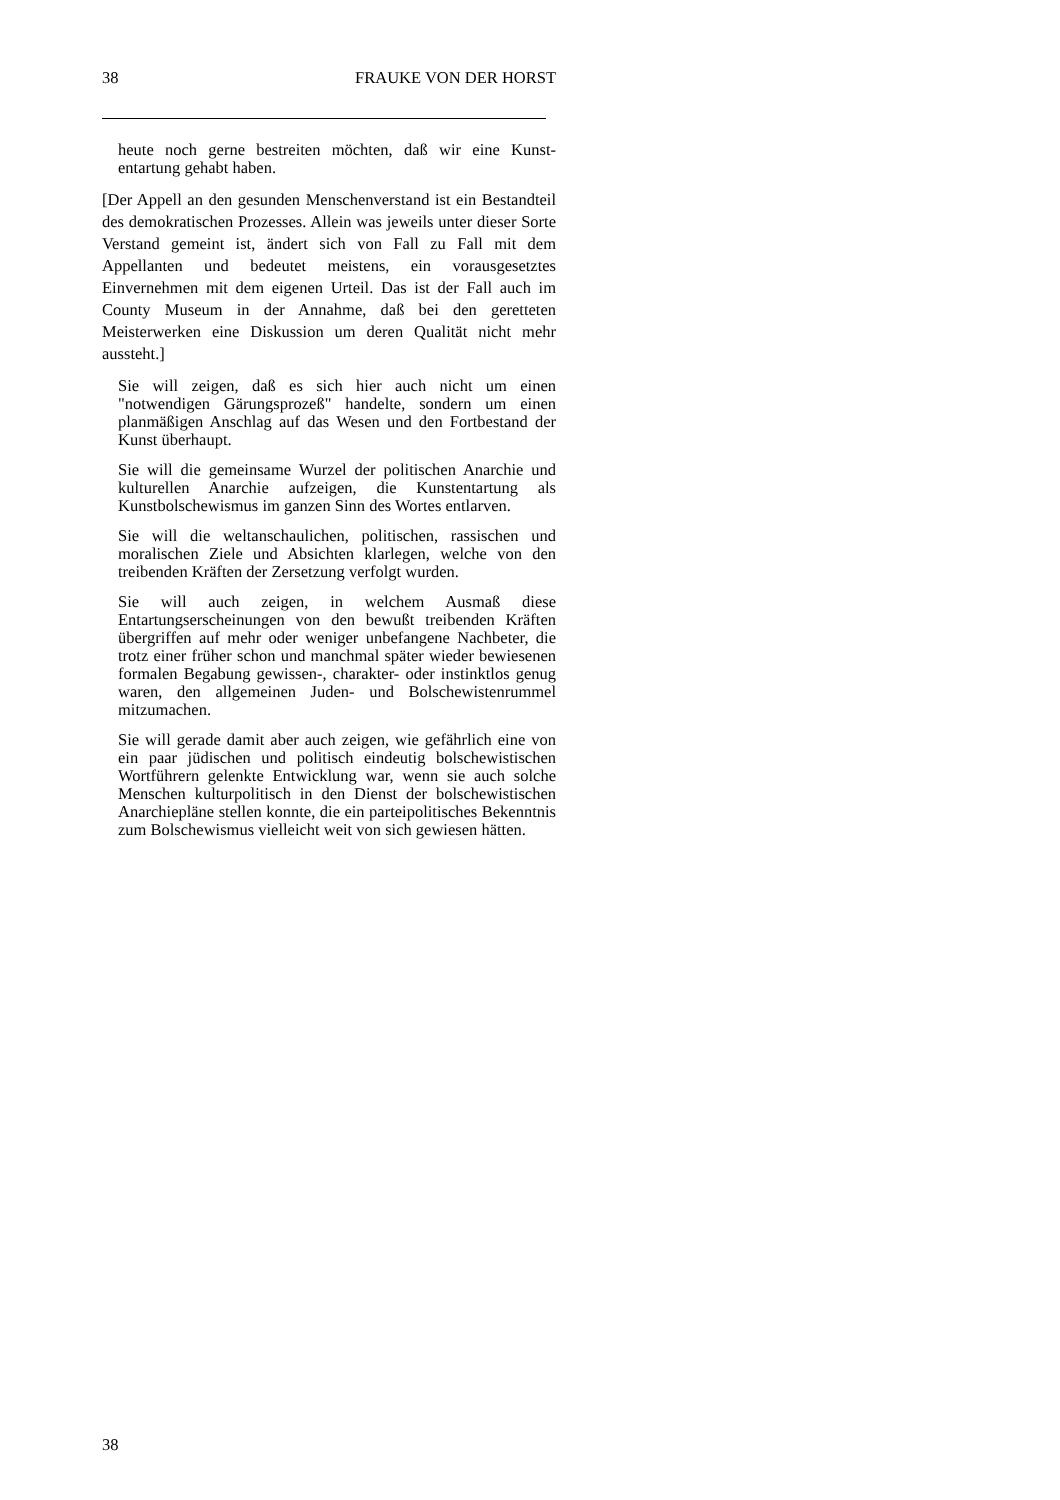38 FRAUKE VON DER HORST
heute noch gerne bestreiten möchten, daß wir eine Kunst-entartung gehabt haben.
[Der Appell an den gesunden Menschenverstand ist ein Bestandteil des demokratischen Prozesses. Allein was jeweils unter dieser Sorte Verstand gemeint ist, ändert sich von Fall zu Fall mit dem Appellanten und bedeutet meistens, ein vorausgesetztes Einvernehmen mit dem eigenen Urteil. Das ist der Fall auch im County Museum in der Annahme, daß bei den geretteten Meisterwerken eine Diskussion um deren Qualität nicht mehr aussteht.]
Sie will zeigen, daß es sich hier auch nicht um einen "notwendigen Gärungsprozeß" handelte, sondern um einen planmäßigen Anschlag auf das Wesen und den Fortbestand der Kunst überhaupt.
Sie will die gemeinsame Wurzel der politischen Anarchie und kulturellen Anarchie aufzeigen, die Kunstentartung als Kunstbolschewismus im ganzen Sinn des Wortes entlarven.
Sie will die weltanschaulichen, politischen, rassischen und moralischen Ziele und Absichten klarlegen, welche von den treibenden Kräften der Zersetzung verfolgt wurden.
Sie will auch zeigen, in welchem Ausmaß diese Entartungserscheinungen von den bewußt treibenden Kräften übergriffen auf mehr oder weniger unbefangene Nachbeter, die trotz einer früher schon und manchmal später wieder bewiesenen formalen Begabung gewissen-, charakter- oder instinktlos genug waren, den allgemeinen Juden- und Bolschewistenrummel mitzumachen.
Sie will gerade damit aber auch zeigen, wie gefährlich eine von ein paar jüdischen und politisch eindeutig bolschewistischen Wortführern gelenkte Entwicklung war, wenn sie auch solche Menschen kulturpolitisch in den Dienst der bolschewistischen Anarchiepläne stellen konnte, die ein parteipolitisches Bekenntnis zum Bolschewismus vielleicht weit von sich gewiesen hätten.
38